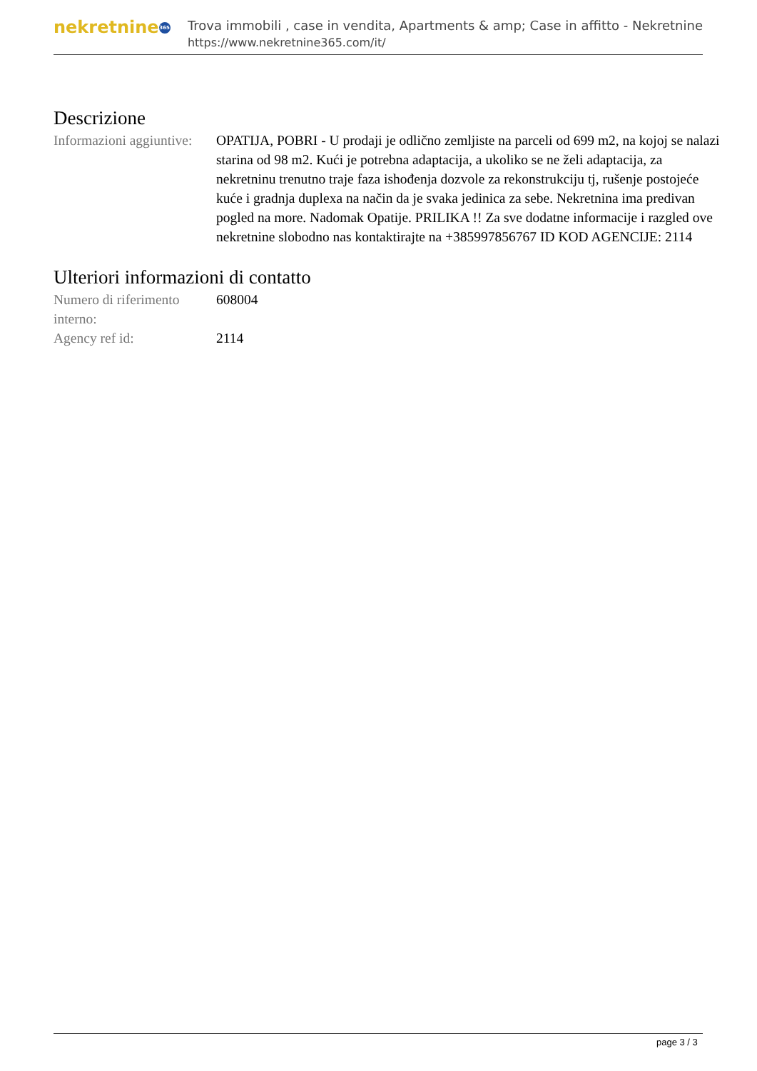nekretnine 365
Trova immobili , case in vendita, Apartments & amp; Case in affitto - Nekretnine
https://www.nekretnine365.com/it/
Descrizione
| Informazioni aggiuntive: | OPATIJA, POBRI - U prodaji je odlično zemljiste na parceli od 699 m2, na kojoj se nalazi starina od 98 m2. Kući je potrebna adaptacija, a ukoliko se ne želi adaptacija, za nekretninu trenutno traje faza ishođenja dozvole za rekonstrukciju tj, rušenje postojeće kuće i gradnja duplexa na način da je svaka jedinica za sebe. Nekretnina ima predivan pogled na more. Nadomak Opatije. PRILIKA !! Za sve dodatne informacije i razgled ove nekretnine slobodno nas kontaktirajte na +385997856767 ID KOD AGENCIJE: 2114 |
Ulteriori informazioni di contatto
| Numero di riferimento interno: | 608004 |
| Agency ref id: | 2114 |
page 3 / 3